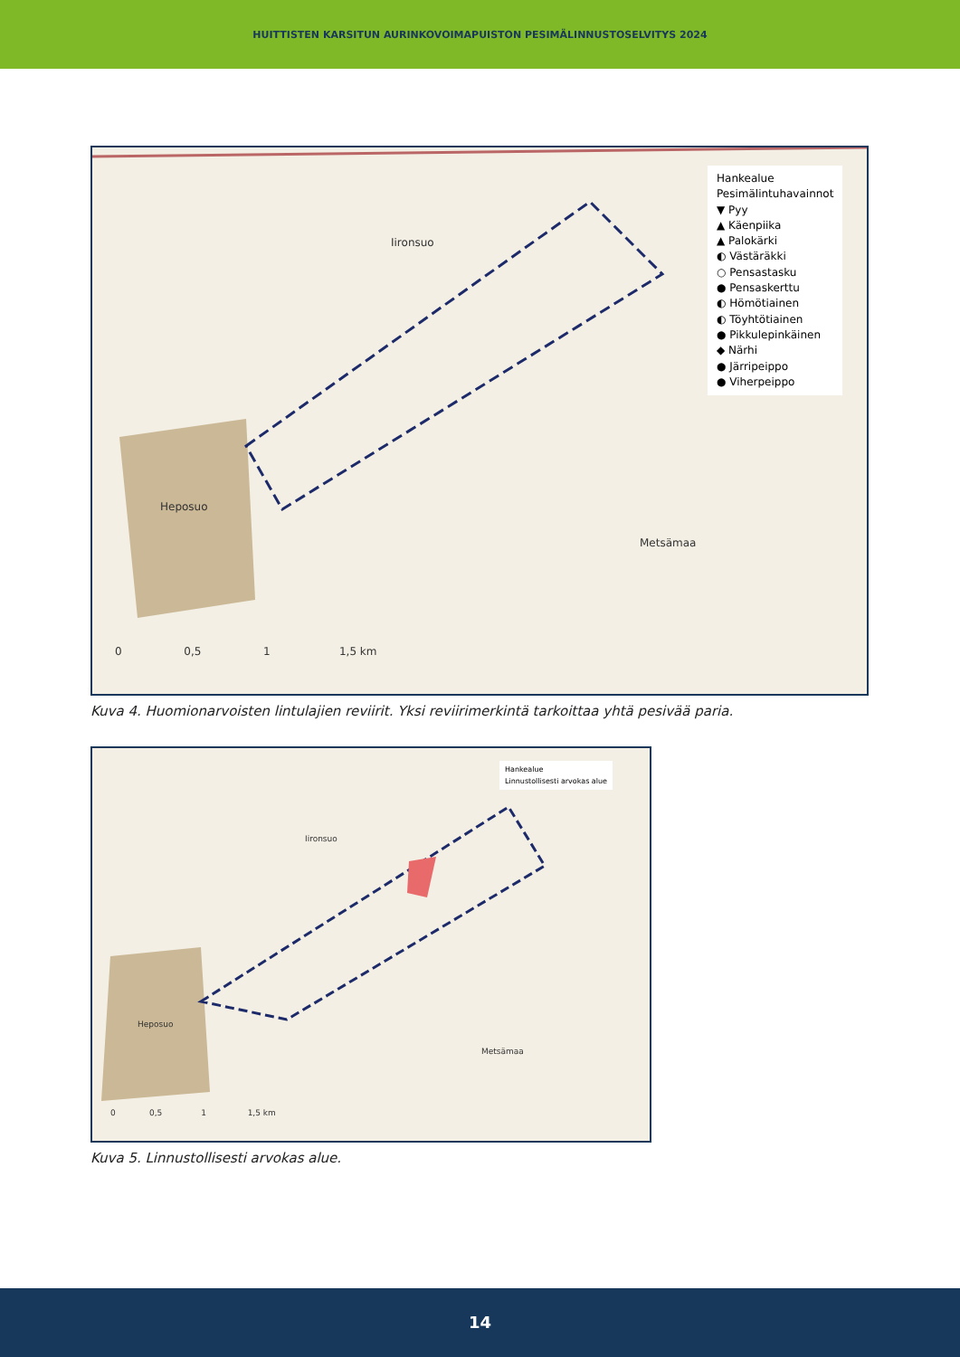HUITTISTEN KARSITUN AURINKOVOIMAPUISTON PESIMÄLINNUSTOSELVITYS 2024
Iironsuo
Heposuo
Metsämaa
0 0,5 1 1,5 km
Hankealue
Pesimälintuhavainnot
▼ Pyy
▲ Käenpiika
▲ Palokärki
◐ Västäräkki
○ Pensastasku
● Pensaskerttu
◐ Hömötiainen
◐ Töyhtötiainen
● Pikkulepinkäinen
◆ Närhi
● Järripeippo
● Viherpeippo
Kuva 4. Huomionarvoisten lintulajien reviirit. Yksi reviirimerkintä tarkoittaa yhtä pesivää paria.
Iironsuo
Heposuo
Metsämaa
0 0,5 1 1,5 km
Hankealue
Linnustollisesti arvokas alue
Kuva 5. Linnustollisesti arvokas alue.
14